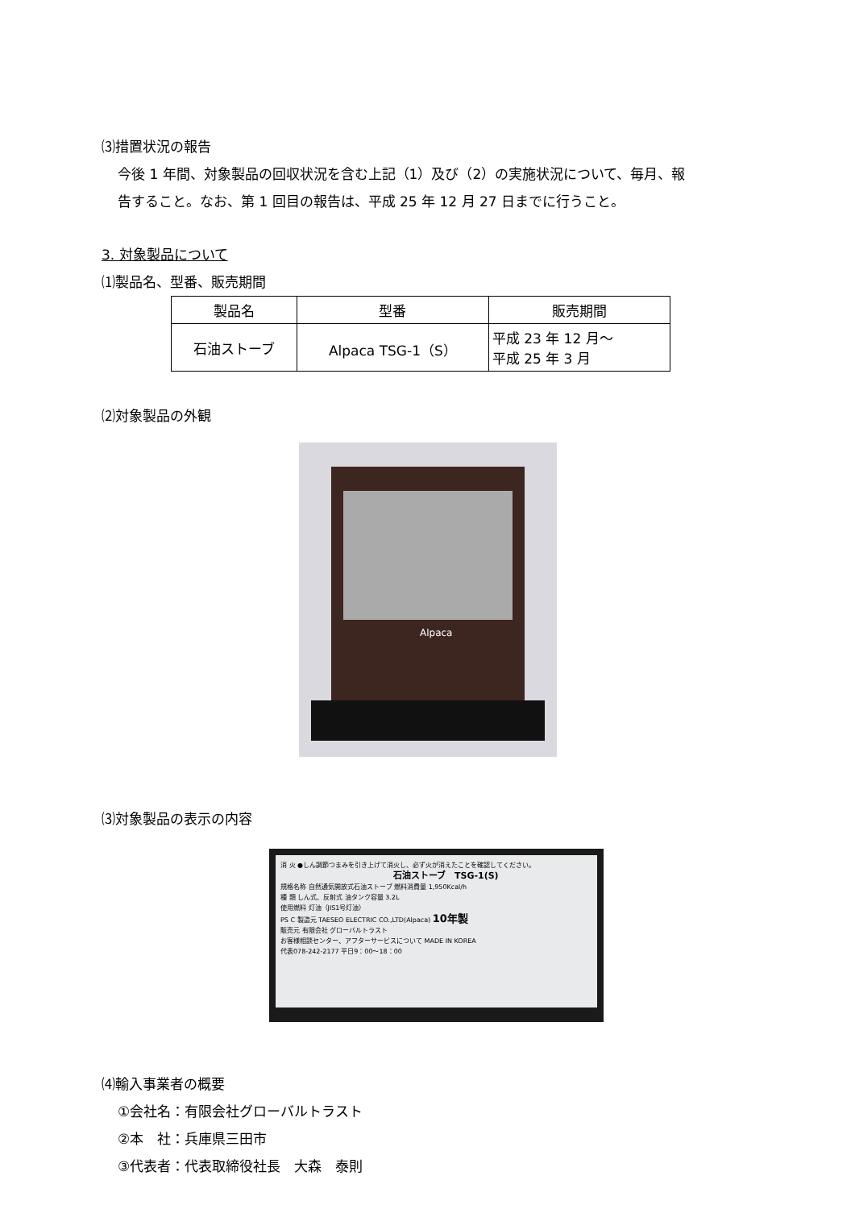⑶措置状況の報告
今後 1 年間、対象製品の回収状況を含む上記（1）及び（2）の実施状況について、毎月、報
告すること。なお、第 1 回目の報告は、平成 25 年 12 月 27 日までに行うこと。
3. 対象製品について
⑴製品名、型番、販売期間
| 製品名 | 型番 | 販売期間 |
| --- | --- | --- |
| 石油ストーブ | Alpaca TSG-1（S） | 平成 23 年 12 月～ 平成 25 年 3 月 |
⑵対象製品の外観
Alpaca
⑶対象製品の表示の内容
消 火 ●しん調節つまみを引き上げて消火し、必ず火が消えたことを確認してください。
石油ストーブ　TSG-1(S)
規格名称 自然通気開放式石油ストーブ 燃料消費量 1,950Kcal/h
種 類 しん式、反射式 油タンク容量 3.2L
使用燃料 灯油（JIS1号灯油）
PS C 製造元 TAESEO ELECTRIC CO.,LTD(Alpaca) 10年製
販売元 有限会社 グローバルトラスト
お客様相談センター、アフターサービスについて MADE IN KOREA
代表078-242-2177 平日9：00～18：00
⑷輸入事業者の概要
①会社名：有限会社グローバルトラスト
②本　社：兵庫県三田市
③代表者：代表取締役社長　大森　泰則